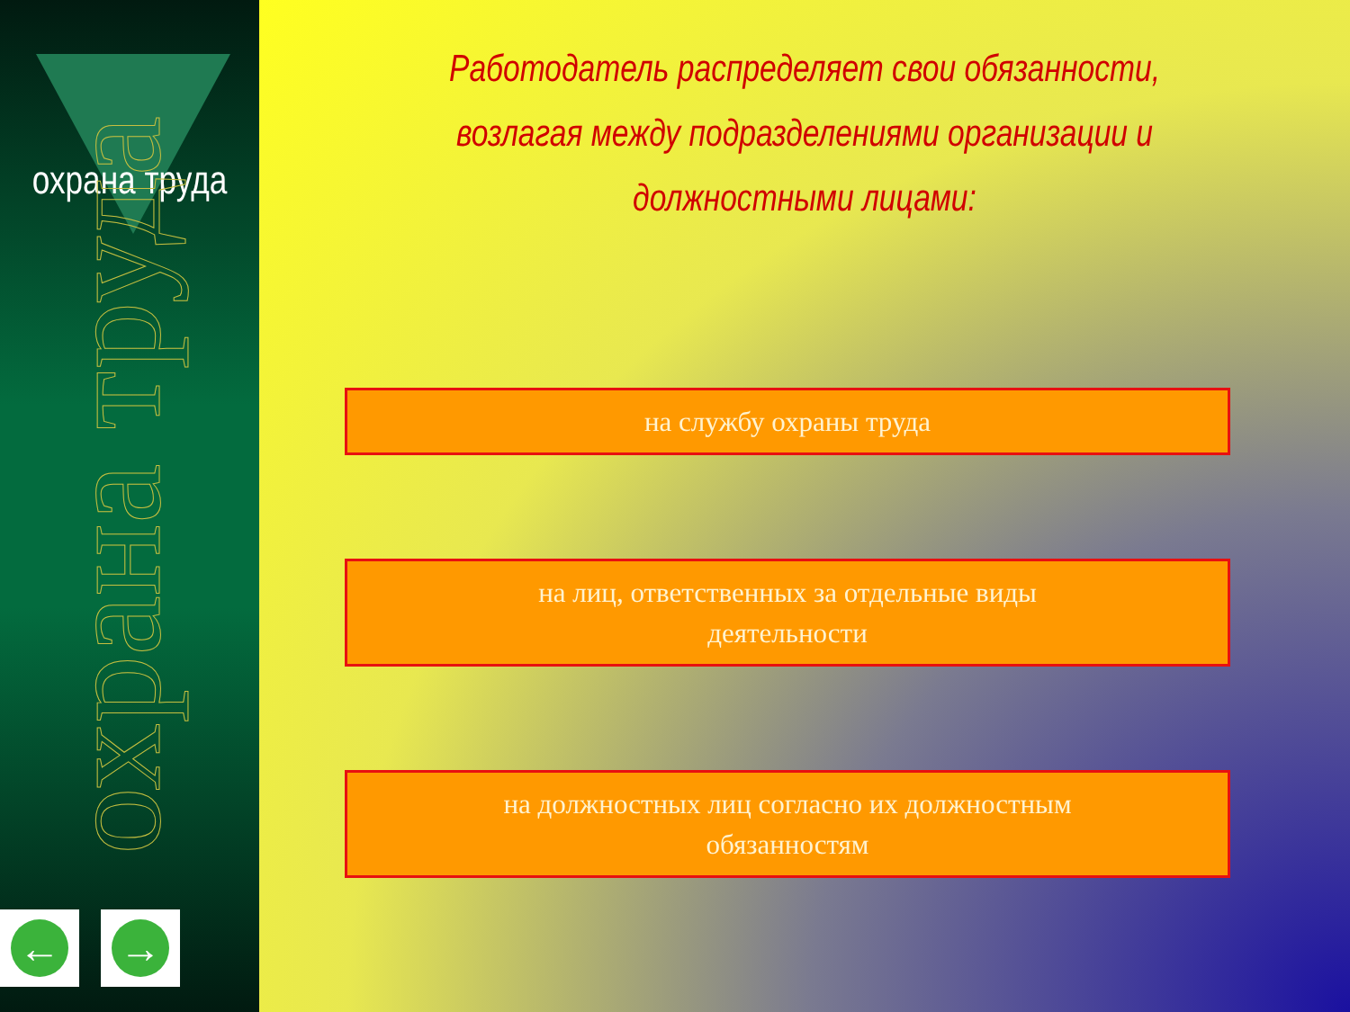охрана труда
охрана труда
← →
Работодатель распределяет свои обязанности,
возлагая между подразделениями организации и должностными лицами:
на службу охраны труда
на лиц, ответственных за отдельные виды
деятельности
на должностных лиц согласно их должностным
обязанностям